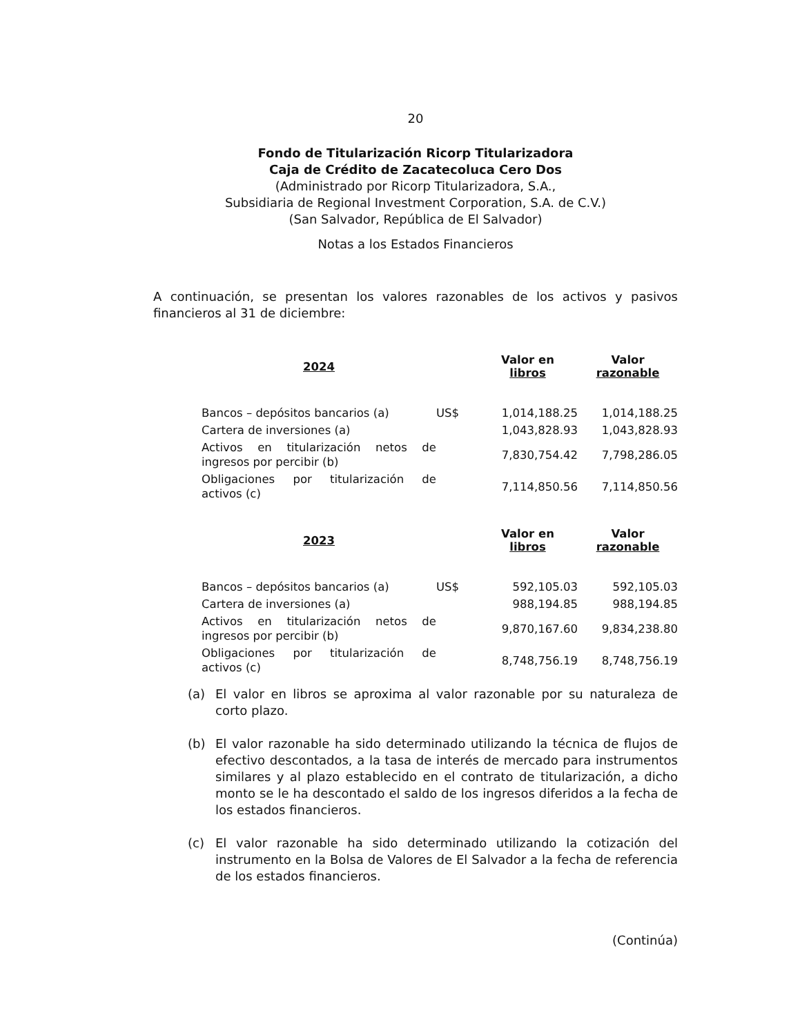20
Fondo de Titularización Ricorp Titularizadora
Caja de Crédito de Zacatecoluca Cero Dos
(Administrado por Ricorp Titularizadora, S.A.,
Subsidiaria de Regional Investment Corporation, S.A. de C.V.)
(San Salvador, República de El Salvador)
Notas a los Estados Financieros
A continuación, se presentan los valores razonables de los activos y pasivos financieros al 31 de diciembre:
| 2024 | | Valor en libros | Valor razonable |
| --- | --- | --- | --- |
| Bancos – depósitos bancarios (a) | US$ | 1,014,188.25 | 1,014,188.25 |
| Cartera de inversiones (a) | | 1,043,828.93 | 1,043,828.93 |
| Activos en titularización netos de ingresos por percibir (b) | | 7,830,754.42 | 7,798,286.05 |
| Obligaciones por titularización de activos (c) | | 7,114,850.56 | 7,114,850.56 |
| 2023 | | Valor en libros | Valor razonable |
| Bancos – depósitos bancarios (a) | US$ | 592,105.03 | 592,105.03 |
| Cartera de inversiones (a) | | 988,194.85 | 988,194.85 |
| Activos en titularización netos de ingresos por percibir (b) | | 9,870,167.60 | 9,834,238.80 |
| Obligaciones por titularización de activos (c) | | 8,748,756.19 | 8,748,756.19 |
(a) El valor en libros se aproxima al valor razonable por su naturaleza de corto plazo.
(b) El valor razonable ha sido determinado utilizando la técnica de flujos de efectivo descontados, a la tasa de interés de mercado para instrumentos similares y al plazo establecido en el contrato de titularización, a dicho monto se le ha descontado el saldo de los ingresos diferidos a la fecha de los estados financieros.
(c) El valor razonable ha sido determinado utilizando la cotización del instrumento en la Bolsa de Valores de El Salvador a la fecha de referencia de los estados financieros.
(Continúa)